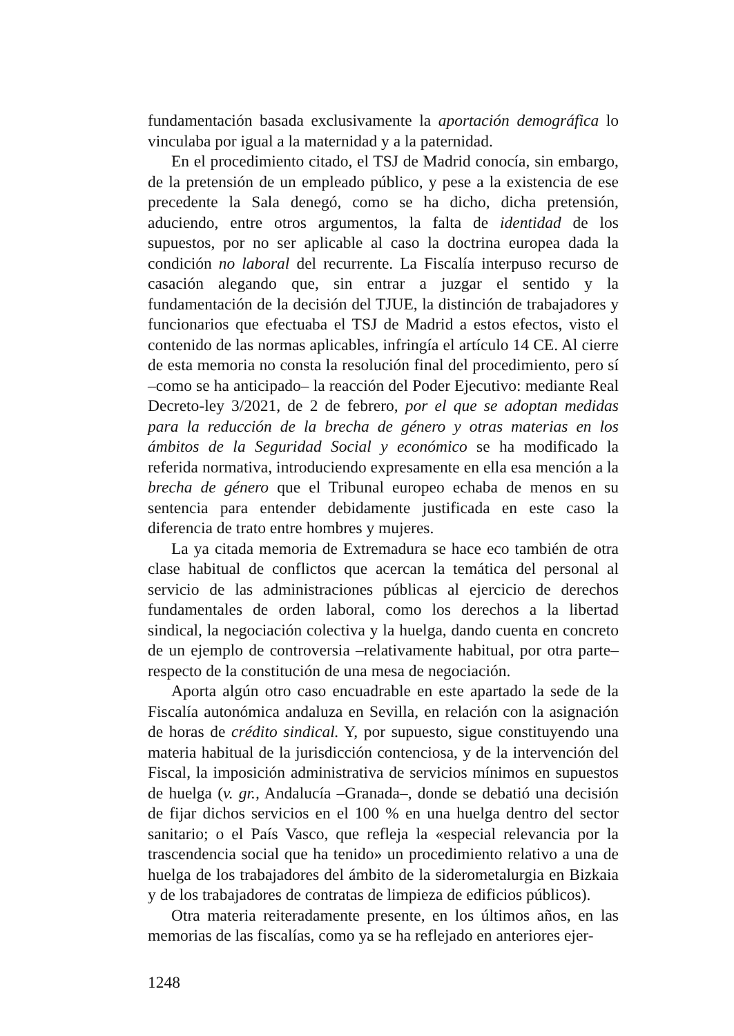fundamentación basada exclusivamente la aportación demográfica lo vinculaba por igual a la maternidad y a la paternidad.
En el procedimiento citado, el TSJ de Madrid conocía, sin embargo, de la pretensión de un empleado público, y pese a la existencia de ese precedente la Sala denegó, como se ha dicho, dicha pretensión, aduciendo, entre otros argumentos, la falta de identidad de los supuestos, por no ser aplicable al caso la doctrina europea dada la condición no laboral del recurrente. La Fiscalía interpuso recurso de casación alegando que, sin entrar a juzgar el sentido y la fundamentación de la decisión del TJUE, la distinción de trabajadores y funcionarios que efectuaba el TSJ de Madrid a estos efectos, visto el contenido de las normas aplicables, infringía el artículo 14 CE. Al cierre de esta memoria no consta la resolución final del procedimiento, pero sí –como se ha anticipado– la reacción del Poder Ejecutivo: mediante Real Decreto-ley 3/2021, de 2 de febrero, por el que se adoptan medidas para la reducción de la brecha de género y otras materias en los ámbitos de la Seguridad Social y económico se ha modificado la referida normativa, introduciendo expresamente en ella esa mención a la brecha de género que el Tribunal europeo echaba de menos en su sentencia para entender debidamente justificada en este caso la diferencia de trato entre hombres y mujeres.
La ya citada memoria de Extremadura se hace eco también de otra clase habitual de conflictos que acercan la temática del personal al servicio de las administraciones públicas al ejercicio de derechos fundamentales de orden laboral, como los derechos a la libertad sindical, la negociación colectiva y la huelga, dando cuenta en concreto de un ejemplo de controversia –relativamente habitual, por otra parte– respecto de la constitución de una mesa de negociación.
Aporta algún otro caso encuadrable en este apartado la sede de la Fiscalía autonómica andaluza en Sevilla, en relación con la asignación de horas de crédito sindical. Y, por supuesto, sigue constituyendo una materia habitual de la jurisdicción contenciosa, y de la intervención del Fiscal, la imposición administrativa de servicios mínimos en supuestos de huelga (v. gr., Andalucía –Granada–, donde se debatió una decisión de fijar dichos servicios en el 100 % en una huelga dentro del sector sanitario; o el País Vasco, que refleja la «especial relevancia por la trascendencia social que ha tenido» un procedimiento relativo a una de huelga de los trabajadores del ámbito de la siderometalurgia en Bizkaia y de los trabajadores de contratas de limpieza de edificios públicos).
Otra materia reiteradamente presente, en los últimos años, en las memorias de las fiscalías, como ya se ha reflejado en anteriores ejer-
1248